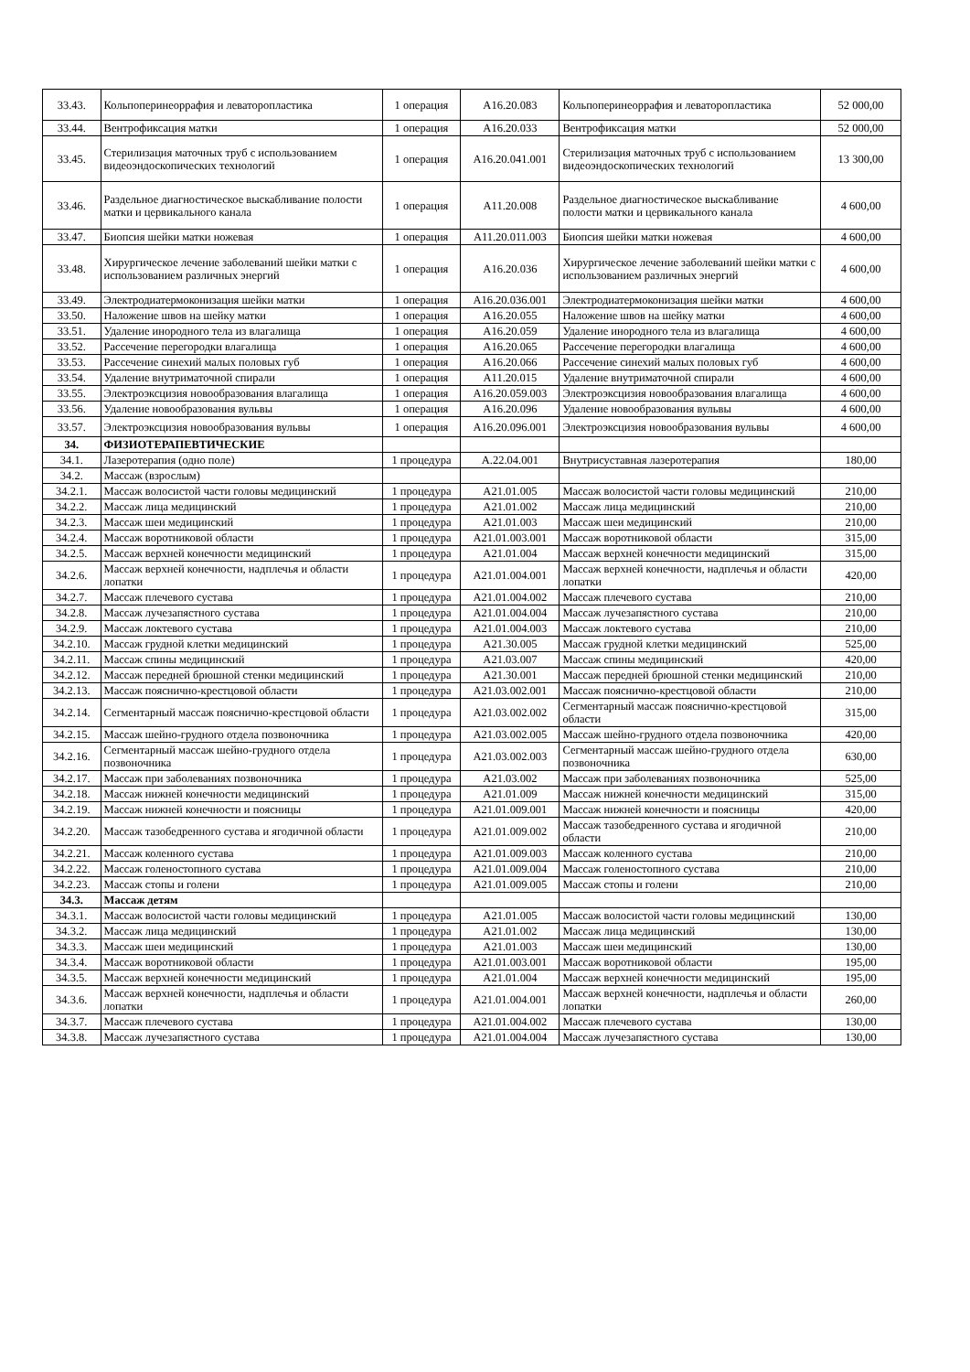| 33.43. | Кольпоперинеоррафия и леваторопластика | 1 операция | A16.20.083 | Кольпоперинеоррафия и леваторопластика | 52 000,00 |
| 33.44. | Вентрофиксация матки | 1 операция | A16.20.033 | Вентрофиксация матки | 52 000,00 |
| 33.45. | Стерилизация маточных труб с использованием видеоэндоскопических технологий | 1 операция | A16.20.041.001 | Стерилизация маточных труб с использованием видеоэндоскопических технологий | 13 300,00 |
| 33.46. | Раздельное диагностическое выскабливание полости матки и цервикального канала | 1 операция | A11.20.008 | Раздельное диагностическое выскабливание полости матки и цервикального канала | 4 600,00 |
| 33.47. | Биопсия шейки матки ножевая | 1 операция | A11.20.011.003 | Биопсия шейки матки ножевая | 4 600,00 |
| 33.48. | Хирургическое лечение заболеваний шейки матки с использованием различных энергий | 1 операция | A16.20.036 | Хирургическое лечение заболеваний шейки матки с использованием различных энергий | 4 600,00 |
| 33.49. | Электродиатермоконизация шейки матки | 1 операция | A16.20.036.001 | Электродиатермоконизация шейки матки | 4 600,00 |
| 33.50. | Наложение швов на шейку матки | 1 операция | A16.20.055 | Наложение швов на шейку матки | 4 600,00 |
| 33.51. | Удаление инородного тела из влагалища | 1 операция | A16.20.059 | Удаление инородного тела из влагалища | 4 600,00 |
| 33.52. | Рассечение перегородки влагалища | 1 операция | A16.20.065 | Рассечение перегородки влагалища | 4 600,00 |
| 33.53. | Рассечение синехий малых половых губ | 1 операция | A16.20.066 | Рассечение синехий малых половых губ | 4 600,00 |
| 33.54. | Удаление внутриматочной спирали | 1 операция | A11.20.015 | Удаление внутриматочной спирали | 4 600,00 |
| 33.55. | Электроэксцизия новообразования влагалища | 1 операция | A16.20.059.003 | Электроэксцизия новообразования влагалища | 4 600,00 |
| 33.56. | Удаление новообразования вульвы | 1 операция | A16.20.096 | Удаление новообразования вульвы | 4 600,00 |
| 33.57. | Электроэксцизия новообразования вульвы | 1 операция | A16.20.096.001 | Электроэксцизия новообразования вульвы | 4 600,00 |
| 34. | ФИЗИОТЕРАПЕВТИЧЕСКИЕ | | | | |
| 34.1. | Лазеротерапия (одно поле) | 1 процедура | A.22.04.001 | Внутрисуставная лазеротерапия | 180,00 |
| 34.2. | Массаж (взрослым) | | | | |
| 34.2.1. | Массаж волосистой части головы медицинский | 1 процедура | A21.01.005 | Массаж волосистой части головы медицинский | 210,00 |
| 34.2.2. | Массаж лица медицинский | 1 процедура | A21.01.002 | Массаж лица медицинский | 210,00 |
| 34.2.3. | Массаж шеи медицинский | 1 процедура | A21.01.003 | Массаж шеи медицинский | 210,00 |
| 34.2.4. | Массаж воротниковой области | 1 процедура | A21.01.003.001 | Массаж воротниковой области | 315,00 |
| 34.2.5. | Массаж верхней конечности медицинский | 1 процедура | A21.01.004 | Массаж верхней конечности медицинский | 315,00 |
| 34.2.6. | Массаж верхней конечности, надплечья и области лопатки | 1 процедура | A21.01.004.001 | Массаж верхней конечности, надплечья и области лопатки | 420,00 |
| 34.2.7. | Массаж плечевого сустава | 1 процедура | A21.01.004.002 | Массаж плечевого сустава | 210,00 |
| 34.2.8. | Массаж лучезапястного сустава | 1 процедура | A21.01.004.004 | Массаж лучезапястного сустава | 210,00 |
| 34.2.9. | Массаж локтевого сустава | 1 процедура | A21.01.004.003 | Массаж локтевого сустава | 210,00 |
| 34.2.10. | Массаж грудной клетки медицинский | 1 процедура | A21.30.005 | Массаж грудной клетки медицинский | 525,00 |
| 34.2.11. | Массаж спины медицинский | 1 процедура | A21.03.007 | Массаж спины медицинский | 420,00 |
| 34.2.12. | Массаж передней брюшной стенки медицинский | 1 процедура | A21.30.001 | Массаж передней брюшной стенки медицинский | 210,00 |
| 34.2.13. | Массаж пояснично-крестцовой области | 1 процедура | A21.03.002.001 | Массаж пояснично-крестцовой области | 210,00 |
| 34.2.14. | Сегментарный массаж пояснично-крестцовой области | 1 процедура | A21.03.002.002 | Сегментарный массаж пояснично-крестцовой области | 315,00 |
| 34.2.15. | Массаж шейно-грудного отдела позвоночника | 1 процедура | A21.03.002.005 | Массаж шейно-грудного отдела позвоночника | 420,00 |
| 34.2.16. | Сегментарный массаж шейно-грудного отдела позвоночника | 1 процедура | A21.03.002.003 | Сегментарный массаж шейно-грудного отдела позвоночника | 630,00 |
| 34.2.17. | Массаж при заболеваниях позвоночника | 1 процедура | A21.03.002 | Массаж при заболеваниях позвоночника | 525,00 |
| 34.2.18. | Массаж нижней конечности медицинский | 1 процедура | A21.01.009 | Массаж нижней конечности медицинский | 315,00 |
| 34.2.19. | Массаж нижней конечности и поясницы | 1 процедура | A21.01.009.001 | Массаж нижней конечности и поясницы | 420,00 |
| 34.2.20. | Массаж тазобедренного сустава и ягодичной области | 1 процедура | A21.01.009.002 | Массаж тазобедренного сустава и ягодичной области | 210,00 |
| 34.2.21. | Массаж коленного сустава | 1 процедура | A21.01.009.003 | Массаж коленного сустава | 210,00 |
| 34.2.22. | Массаж голеностопного сустава | 1 процедура | A21.01.009.004 | Массаж голеностопного сустава | 210,00 |
| 34.2.23. | Массаж стопы и голени | 1 процедура | A21.01.009.005 | Массаж стопы и голени | 210,00 |
| 34.3. | Массаж детям | | | | |
| 34.3.1. | Массаж волосистой части головы медицинский | 1 процедура | A21.01.005 | Массаж волосистой части головы медицинский | 130,00 |
| 34.3.2. | Массаж лица медицинский | 1 процедура | A21.01.002 | Массаж лица медицинский | 130,00 |
| 34.3.3. | Массаж шеи медицинский | 1 процедура | A21.01.003 | Массаж шеи медицинский | 130,00 |
| 34.3.4. | Массаж воротниковой области | 1 процедура | A21.01.003.001 | Массаж воротниковой области | 195,00 |
| 34.3.5. | Массаж верхней конечности медицинский | 1 процедура | A21.01.004 | Массаж верхней конечности медицинский | 195,00 |
| 34.3.6. | Массаж верхней конечности, надплечья и области лопатки | 1 процедура | A21.01.004.001 | Массаж верхней конечности, надплечья и области лопатки | 260,00 |
| 34.3.7. | Массаж плечевого сустава | 1 процедура | A21.01.004.002 | Массаж плечевого сустава | 130,00 |
| 34.3.8. | Массаж лучезапястного сустава | 1 процедура | A21.01.004.004 | Массаж лучезапястного сустава | 130,00 |